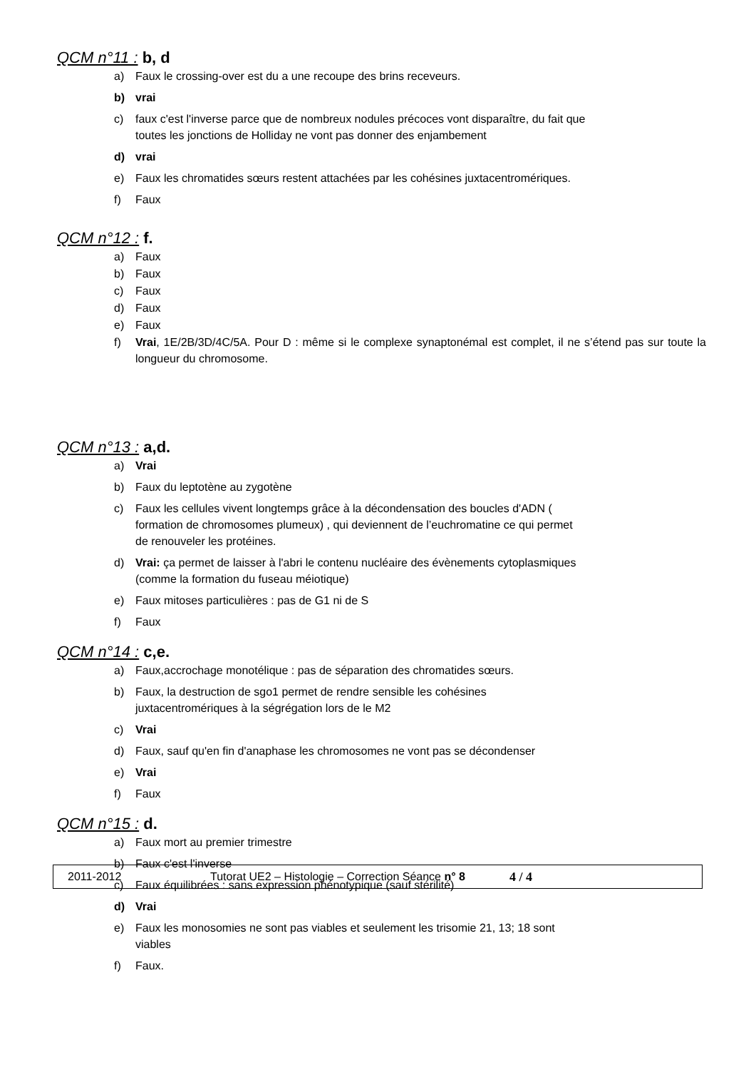QCM n°11 : b, d
a) Faux le crossing-over est du a une recoupe des brins receveurs.
b) vrai
c) faux c'est l'inverse parce que de nombreux nodules précoces vont disparaître, du fait que
toutes les jonctions de Holliday ne vont pas donner des enjambement
d) vrai
e) Faux les chromatides sœurs restent attachées par les cohésines juxtacentromériques.
f) Faux
QCM n°12 : f.
a) Faux
b) Faux
c) Faux
d) Faux
e) Faux
f) Vrai, 1E/2B/3D/4C/5A. Pour D : même si le complexe synaptonémal est complet, il ne s’étend pas sur toute la longueur du chromosome.
QCM n°13 : a,d.
a) Vrai
b) Faux du leptotène au zygotène
c) Faux les cellules vivent longtemps grâce à la décondensation des boucles d'ADN (
formation de chromosomes plumeux) , qui deviennent de l’euchromatine ce qui permet
de renouveler les protéines.
d) Vrai: ça permet de laisser à l'abri le contenu nucléaire des évènements cytoplasmiques
(comme la formation du fuseau méiotique)
e) Faux mitoses particulières : pas de G1 ni de S
f) Faux
QCM n°14 : c,e.
a) Faux,accrochage monotélique : pas de séparation des chromatides sœurs.
b) Faux, la destruction de sgo1 permet de rendre sensible les cohésines
juxtacentromériques à la ségrégation lors de le M2
c) Vrai
d) Faux, sauf qu'en fin d'anaphase les chromosomes ne vont pas se décondenser
e) Vrai
f) Faux
QCM n°15 : d.
a) Faux mort au premier trimestre
b) Faux c'est l'inverse
c) Faux équilibrées : sans expression phénotypique (sauf stérilité)
d) Vrai
e) Faux les monosomies ne sont pas viables et seulement les trisomie 21, 13; 18 sont
viables
f) Faux.
2011-2012 Tutorat UE2 – Histologie – Correction Séance n° 8 4 / 4